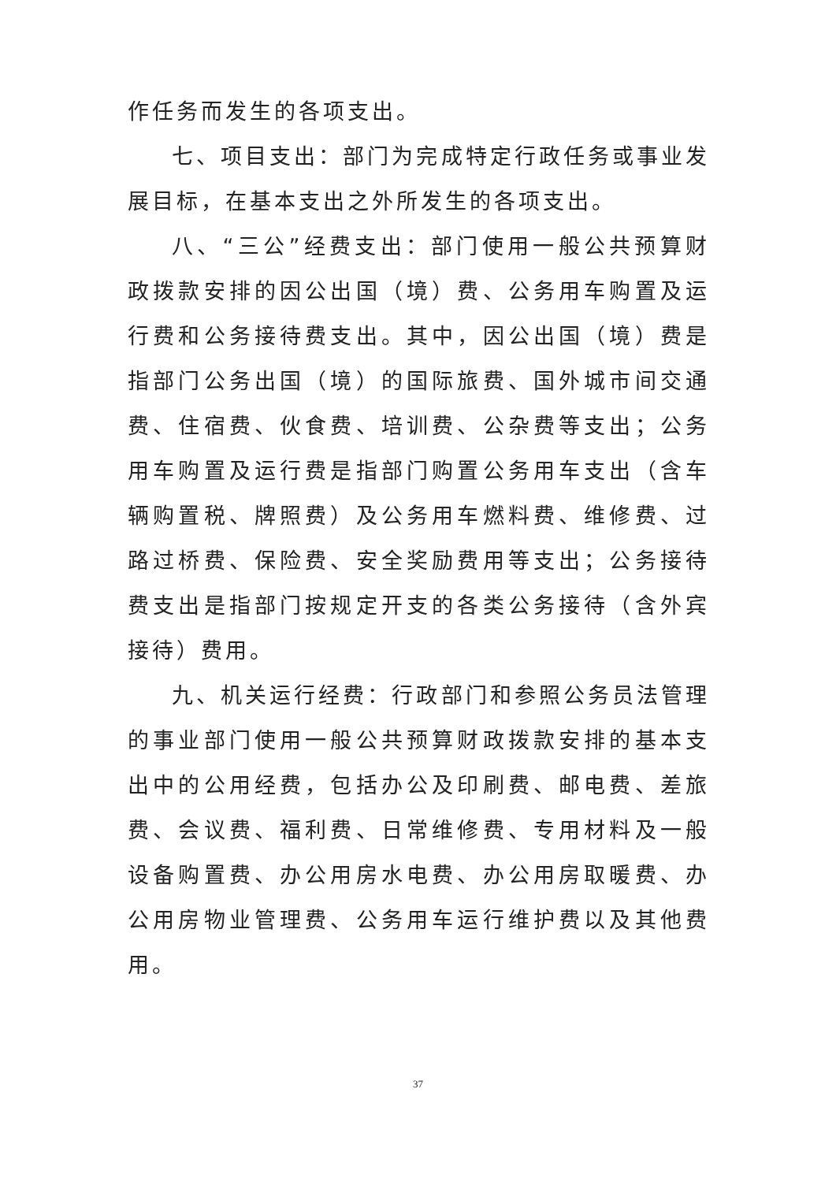作任务而发生的各项支出。
七、项目支出：部门为完成特定行政任务或事业发展目标，在基本支出之外所发生的各项支出。
八、“三公”经费支出：部门使用一般公共预算财政拨款安排的因公出国（境）费、公务用车购置及运行费和公务接待费支出。其中，因公出国（境）费是指部门公务出国（境）的国际旅费、国外城市间交通费、住宿费、伙食费、培训费、公杂费等支出；公务用车购置及运行费是指部门购置公务用车支出（含车辆购置税、牌照费）及公务用车燃料费、维修费、过路过桥费、保险费、安全奖励费用等支出；公务接待费支出是指部门按规定开支的各类公务接待（含外宾接待）费用。
九、机关运行经费：行政部门和参照公务员法管理的事业部门使用一般公共预算财政拨款安排的基本支出中的公用经费，包括办公及印刷费、邮电费、差旅费、会议费、福利费、日常维修费、专用材料及一般设备购置费、办公用房水电费、办公用房取暖费、办公用房物业管理费、公务用车运行维护费以及其他费用。
37